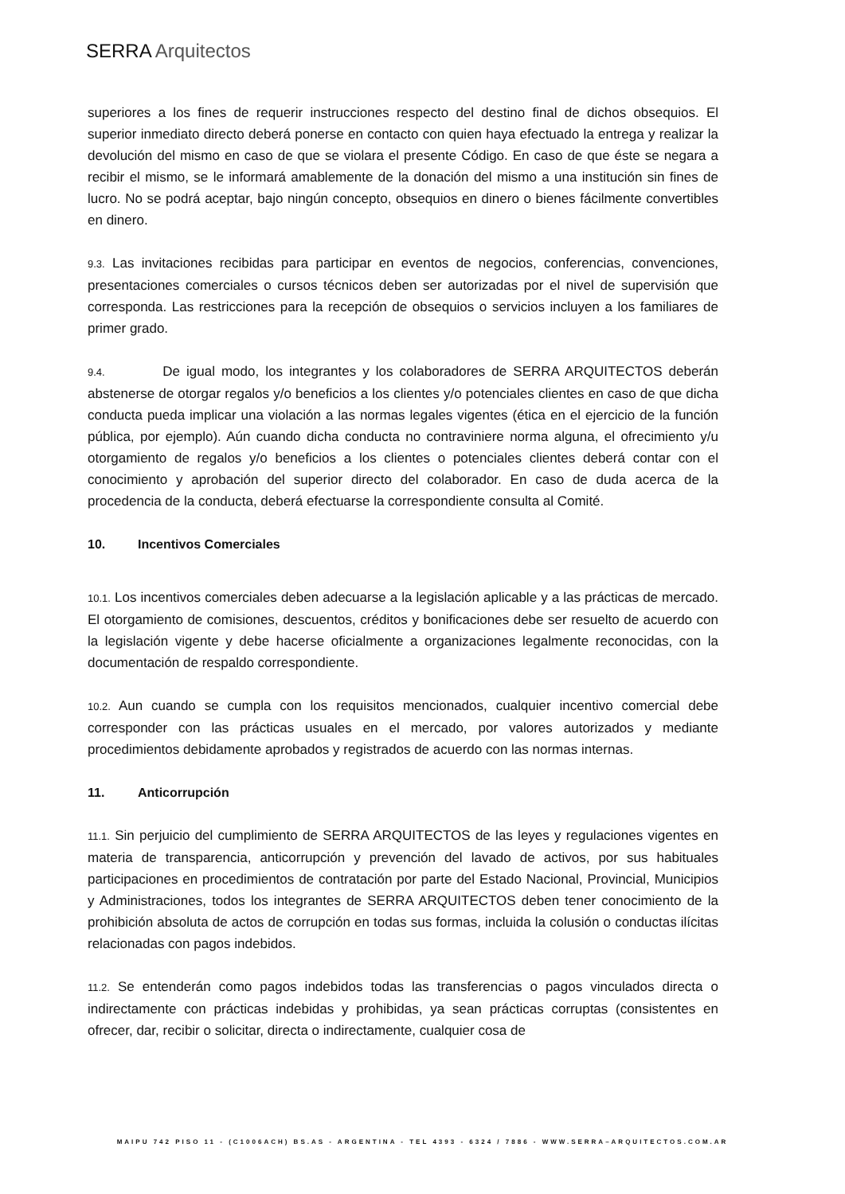SERRA Arquitectos
superiores a los fines de requerir instrucciones respecto del destino final de dichos obsequios. El superior inmediato directo deberá ponerse en contacto con quien haya efectuado la entrega y realizar la devolución del mismo en caso de que se violara el presente Código. En caso de que éste se negara a recibir el mismo, se le informará amablemente de la donación del mismo a una institución sin fines de lucro. No se podrá aceptar, bajo ningún concepto, obsequios en dinero o bienes fácilmente convertibles en dinero.
9.3. Las invitaciones recibidas para participar en eventos de negocios, conferencias, convenciones, presentaciones comerciales o cursos técnicos deben ser autorizadas por el nivel de supervisión que corresponda. Las restricciones para la recepción de obsequios o servicios incluyen a los familiares de primer grado.
9.4. De igual modo, los integrantes y los colaboradores de SERRA ARQUITECTOS deberán abstenerse de otorgar regalos y/o beneficios a los clientes y/o potenciales clientes en caso de que dicha conducta pueda implicar una violación a las normas legales vigentes (ética en el ejercicio de la función pública, por ejemplo). Aún cuando dicha conducta no contraviniere norma alguna, el ofrecimiento y/u otorgamiento de regalos y/o beneficios a los clientes o potenciales clientes deberá contar con el conocimiento y aprobación del superior directo del colaborador. En caso de duda acerca de la procedencia de la conducta, deberá efectuarse la correspondiente consulta al Comité.
10. Incentivos Comerciales
10.1. Los incentivos comerciales deben adecuarse a la legislación aplicable y a las prácticas de mercado. El otorgamiento de comisiones, descuentos, créditos y bonificaciones debe ser resuelto de acuerdo con la legislación vigente y debe hacerse oficialmente a organizaciones legalmente reconocidas, con la documentación de respaldo correspondiente.
10.2. Aun cuando se cumpla con los requisitos mencionados, cualquier incentivo comercial debe corresponder con las prácticas usuales en el mercado, por valores autorizados y mediante procedimientos debidamente aprobados y registrados de acuerdo con las normas internas.
11. Anticorrupción
11.1. Sin perjuicio del cumplimiento de SERRA ARQUITECTOS de las leyes y regulaciones vigentes en materia de transparencia, anticorrupción y prevención del lavado de activos, por sus habituales participaciones en procedimientos de contratación por parte del Estado Nacional, Provincial, Municipios y Administraciones, todos los integrantes de SERRA ARQUITECTOS deben tener conocimiento de la prohibición absoluta de actos de corrupción en todas sus formas, incluida la colusión o conductas ilícitas relacionadas con pagos indebidos.
11.2. Se entenderán como pagos indebidos todas las transferencias o pagos vinculados directa o indirectamente con prácticas indebidas y prohibidas, ya sean prácticas corruptas (consistentes en ofrecer, dar, recibir o solicitar, directa o indirectamente, cualquier cosa de
MAIPU 742 PISO 11 - (C1006ACH) BS.AS - ARGENTINA - TEL 4393 - 6324 / 7886 - WWW.SERRA–ARQUITECTOS.COM.AR